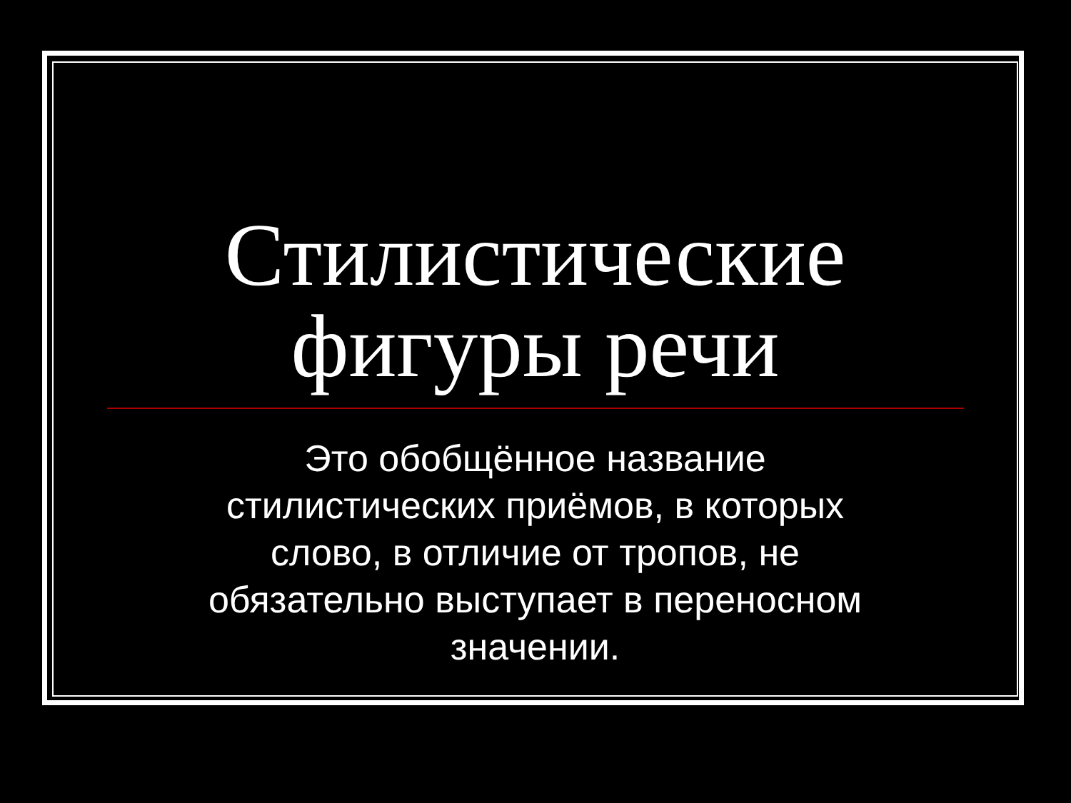Стилистические
фигуры речи
Это обобщённое название стилистических приёмов, в которых слово, в отличие от тропов, не обязательно выступает в переносном значении.